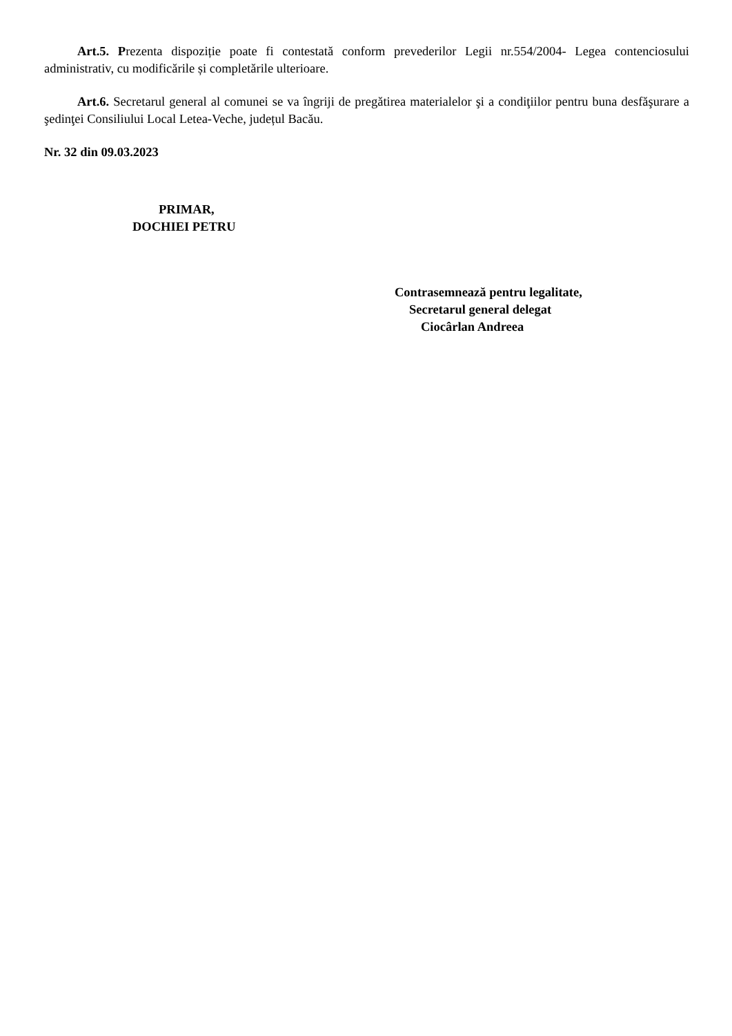Art.5. Prezenta dispoziție poate fi contestată conform prevederilor Legii nr.554/2004- Legea contenciosului administrativ, cu modificările și completările ulterioare.
Art.6. Secretarul general al comunei se va îngriji de pregătirea materialelor şi a condiţiilor pentru buna desfăşurare a şedinţei Consiliului Local Letea-Veche, județul Bacău.
Nr. 32 din 09.03.2023
PRIMAR,
DOCHIEI PETRU
Contrasemnează pentru legalitate,
Secretarul general delegat
Ciocârlan Andreea